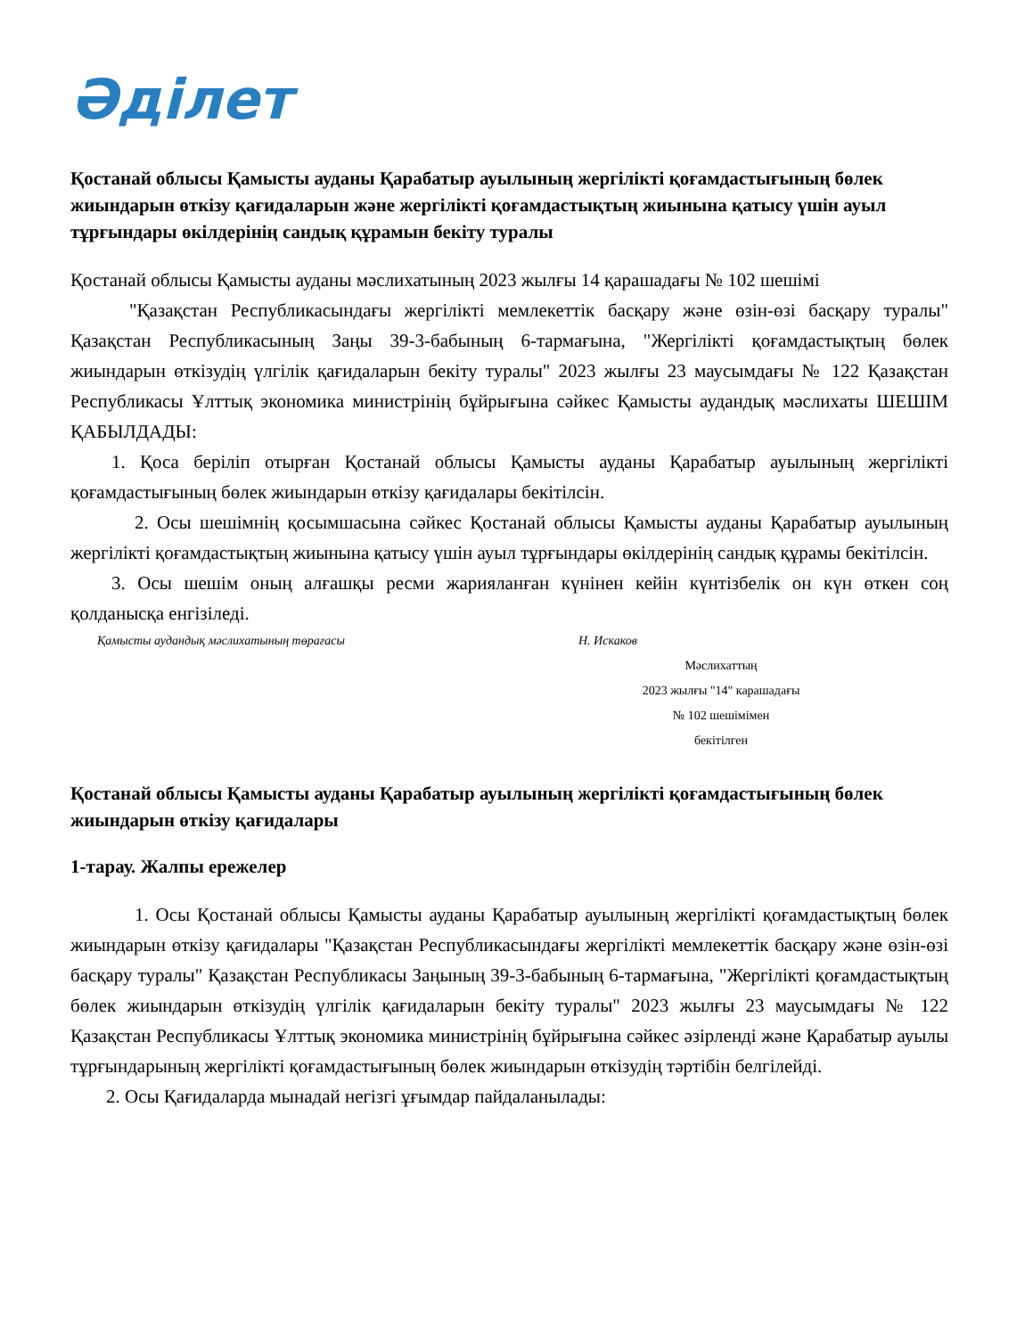Әділет
Қостанай облысы Қамысты ауданы Қарабатыр ауылының жергілікті қоғамдастығының бөлек жиындарын өткізу қағидаларын және жергілікті қоғамдастықтың жиынына қатысу үшін ауыл тұрғындары өкілдерінің сандық құрамын бекіту туралы
Қостанай облысы Қамысты ауданы мәслихатының 2023 жылғы 14 қарашадағы № 102 шешімі
"Қазақстан Республикасындағы жергілікті мемлекеттік басқару және өзін-өзі басқару туралы" Қазақстан Республикасының Заңы 39-3-бабының 6-тармағына, "Жергілікті қоғамдастықтың бөлек жиындарын өткізудің үлгілік қағидаларын бекіту туралы" 2023 жылғы 23 маусымдағы № 122 Қазақстан Республикасы Ұлттық экономика министрінің бұйрығына сәйкес Қамысты аудандық мәслихаты ШЕШІМ ҚАБЫЛДАДЫ:
1. Қоса беріліп отырған Қостанай облысы Қамысты ауданы Қарабатыр ауылының жергілікті қоғамдастығының бөлек жиындарын өткізу қағидалары бекітілсін.
2. Осы шешімнің қосымшасына сәйкес Қостанай облысы Қамысты ауданы Қарабатыр ауылының жергілікті қоғамдастықтың жиынына қатысу үшін ауыл тұрғындары өкілдерінің сандық құрамы бекітілсін.
3. Осы шешім оның алғашқы ресми жарияланған күнінен кейін күнтізбелік он күн өткен соң қолданысқа енгізіледі.
Қамысты аудандық мәслихатының төрағасы Н. Искаков
Мәслихаттың
2023 жылғы "14" карашадағы
№ 102 шешімімен
бекітілген
Қостанай облысы Қамысты ауданы Қарабатыр ауылының жергілікті қоғамдастығының бөлек жиындарын өткізу қағидалары
1-тарау. Жалпы ережелер
1. Осы Қостанай облысы Қамысты ауданы Қарабатыр ауылының жергілікті қоғамдастықтың бөлек жиындарын өткізу қағидалары "Қазақстан Республикасындағы жергілікті мемлекеттік басқару және өзін-өзі басқару туралы" Қазақстан Республикасы Заңының 39-3-бабының 6-тармағына, "Жергілікті қоғамдастықтың бөлек жиындарын өткізудің үлгілік қағидаларын бекіту туралы" 2023 жылғы 23 маусымдағы № 122 Қазақстан Республикасы Ұлттық экономика министрінің бұйрығына сәйкес әзірленді және Қарабатыр ауылы тұрғындарының жергілікті қоғамдастығының бөлек жиындарын өткізудің тәртібін белгілейді.
2. Осы Қағидаларда мынадай негізгі ұғымдар пайдаланылады: